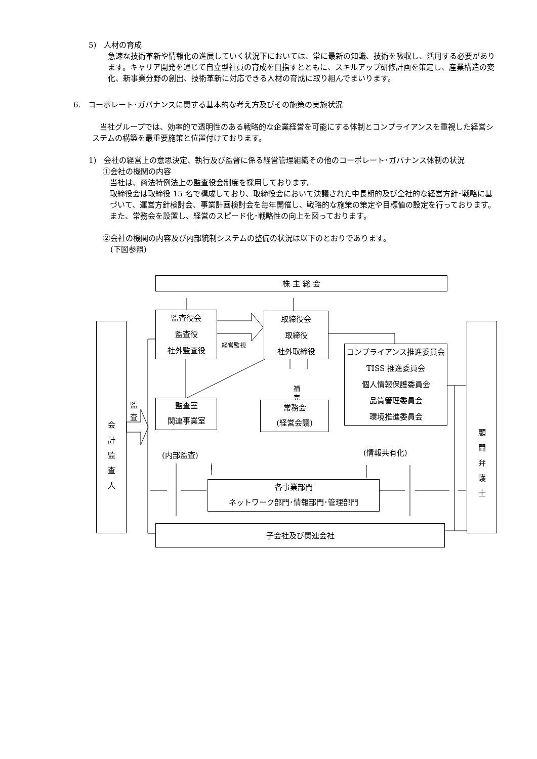5)　人材の育成
急速な技術革新や情報化の進展していく状況下においては、常に最新の知識、技術を吸収し、活用する必要があります。キャリア開発を通じて自立型社員の育成を目指すとともに、スキルアップ研修計画を策定し、産業構造の変化、新事業分野の創出、技術革新に対応できる人材の育成に取り組んでまいります。
6.　コーポレート･ガバナンスに関する基本的な考え方及びその施策の実施状況
当社グループでは、効率的で透明性のある戦略的な企業経営を可能にする体制とコンプライアンスを重視した経営システムの構築を最重要施策と位置付けております。
1)　会社の経営上の意思決定、執行及び監督に係る経営管理組織その他のコーポレート･ガバナンス体制の状況
①会社の機関の内容
当社は、商法特例法上の監査役会制度を採用しております。
取締役会は取締役 15 名で構成しており、取締役会において決議された中長期的及び全社的な経営方針･戦略に基づいて、運営方針検討会、事業計画検討会を毎年開催し、戦略的な施策の策定や目標値の設定を行っております。また、常務会を設置し、経営のスピード化･戦略性の向上を図っております。
②会社の機関の内容及び内部統制システムの整備の状況は以下のとおりであります。
　(下図参照)
株 主 総 会
監査役会
監査役
社外監査役
取締役会
取締役
社外取締役
経営監視
コンプライアンス推進委員会
TISS 推進委員会
個人情報保護委員会
品質管理委員会
環境推進委員会
会
計
監
査
人
監
査
補
完
顧
問
弁
護
士
監査室
関連事業室
常務会
(経営会議)
(内部監査) (情報共有化)
各事業部門
ネットワーク部門･情報部門･管理部門
子会社及び関連会社